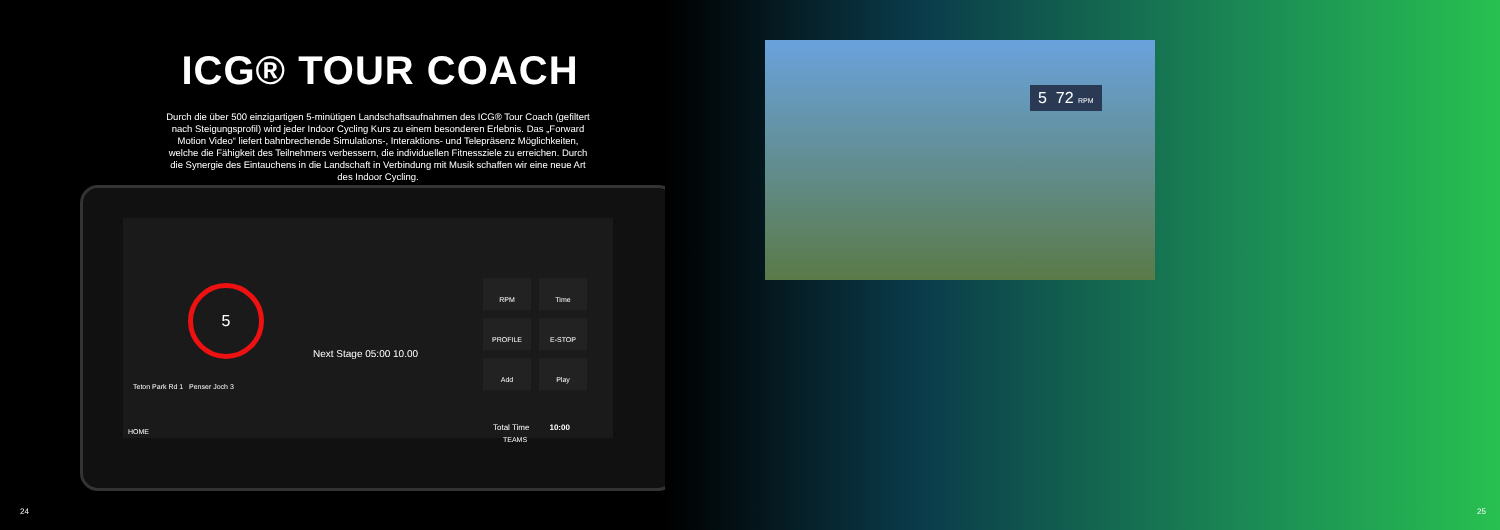ICG® TOUR COACH
Durch die über 500 einzigartigen 5-minütigen Landschaftsaufnahmen des ICG® Tour Coach (gefiltert nach Steigungsprofil) wird jeder Indoor Cycling Kurs zu einem besonderen Erlebnis. Das „Forward Motion Video“ liefert bahnbrechende Simulations-, Interaktions- und Telepräsenz Möglichkeiten, welche die Fähigkeit des Teilnehmers verbessern, die individuellen Fitnessziele zu erreichen. Durch die Synergie des Eintauchens in die Landschaft in Verbindung mit Musik schaffen wir eine neue Art des Indoor Cycling.
5
Next Stage 05:00 10.00
RPM
Time
PROFILE
E-STOP
Add
Play
Teton Park Rd 1 Penser Joch 3
Total Time 10:00
HOME
TEAMS
24
5 72 RPM
25